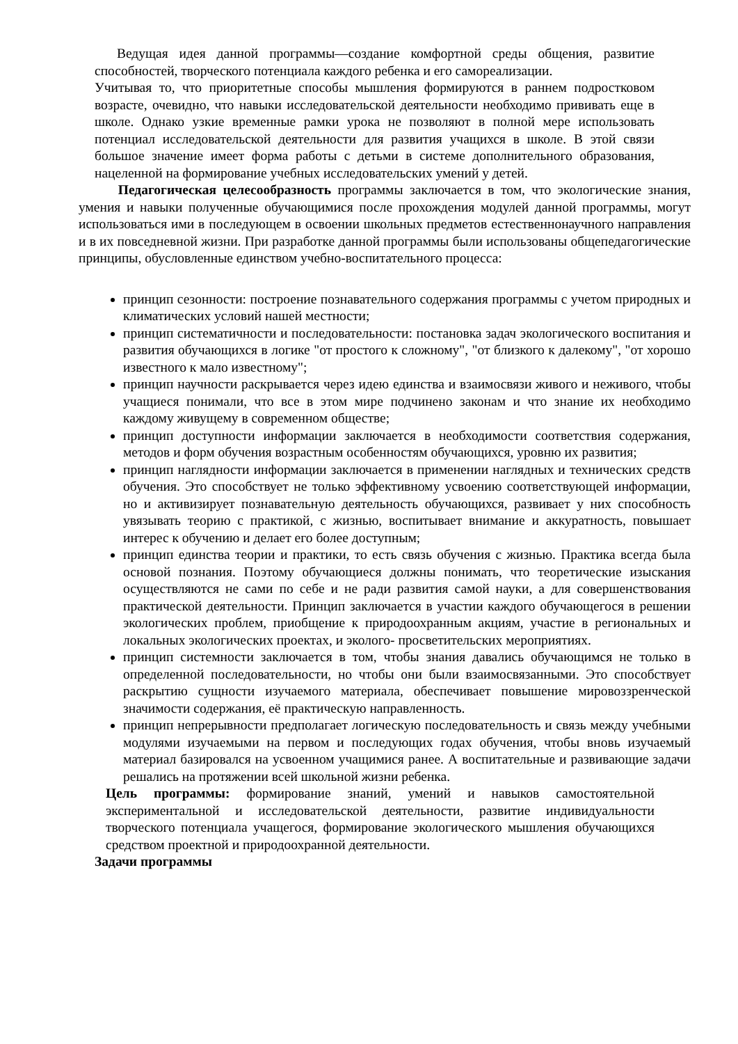Ведущая идея данной программы—создание комфортной среды общения, развитие способностей, творческого потенциала каждого ребенка и его самореализации.
Учитывая то, что приоритетные способы мышления формируются в раннем подростковом возрасте, очевидно, что навыки исследовательской деятельности необходимо прививать еще в школе. Однако узкие временные рамки урока не позволяют в полной мере использовать потенциал исследовательской деятельности для развития учащихся в школе. В этой связи большое значение имеет форма работы с детьми в системе дополнительного образования, нацеленной на формирование учебных исследовательских умений у детей.
Педагогическая целесообразность программы заключается в том, что экологические знания, умения и навыки полученные обучающимися после прохождения модулей данной программы, могут использоваться ими в последующем в освоении школьных предметов естественнонаучного направления и в их повседневной жизни. При разработке данной программы были использованы общепедагогические принципы, обусловленные единством учебно-воспитательного процесса:
принцип сезонности: построение познавательного содержания программы с учетом природных и климатических условий нашей местности;
принцип систематичности и последовательности: постановка задач экологического воспитания и развития обучающихся в логике "от простого к сложному", "от близкого к далекому", "от хорошо известного к мало известному";
принцип научности раскрывается через идею единства и взаимосвязи живого и неживого, чтобы учащиеся понимали, что все в этом мире подчинено законам и что знание их необходимо каждому живущему в современном обществе;
принцип доступности информации заключается в необходимости соответствия содержания, методов и форм обучения возрастным особенностям обучающихся, уровню их развития;
принцип наглядности информации заключается в применении наглядных и технических средств обучения. Это способствует не только эффективному усвоению соответствующей информации, но и активизирует познавательную деятельность обучающихся, развивает у них способность увязывать теорию с практикой, с жизнью, воспитывает внимание и аккуратность, повышает интерес к обучению и делает его более доступным;
принцип единства теории и практики, то есть связь обучения с жизнью. Практика всегда была основой познания. Поэтому обучающиеся должны понимать, что теоретические изыскания осуществляются не сами по себе и не ради развития самой науки, а для совершенствования практической деятельности. Принцип заключается в участии каждого обучающегося в решении экологических проблем, приобщение к природоохранным акциям, участие в региональных и локальных экологических проектах, и эколого- просветительских мероприятиях.
принцип системности заключается в том, чтобы знания давались обучающимся не только в определенной последовательности, но чтобы они были взаимосвязанными. Это способствует раскрытию сущности изучаемого материала, обеспечивает повышение мировоззренческой значимости содержания, её практическую направленность.
принцип непрерывности предполагает логическую последовательность и связь между учебными модулями изучаемыми на первом и последующих годах обучения, чтобы вновь изучаемый материал базировался на усвоенном учащимися ранее. А воспитательные и развивающие задачи решались на протяжении всей школьной жизни ребенка.
Цель программы: формирование знаний, умений и навыков самостоятельной экспериментальной и исследовательской деятельности, развитие индивидуальности творческого потенциала учащегося, формирование экологического мышления обучающихся средством проектной и природоохранной деятельности.
Задачи программы